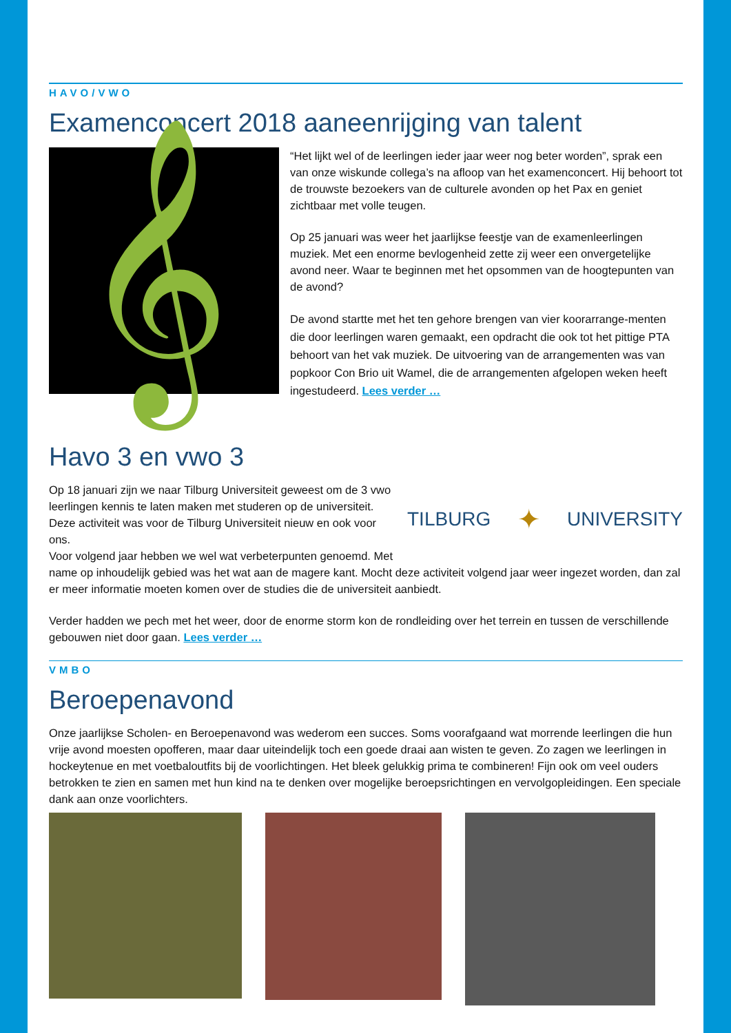HAVO/VWO
Examenconcert 2018 aaneenrijging van talent
𝄞
“Het lijkt wel of de leerlingen ieder jaar weer nog beter worden”, sprak een van onze wiskunde collega’s na afloop van het examenconcert. Hij behoort tot de trouwste bezoekers van de culturele avonden op het Pax en geniet zichtbaar met volle teugen.
Op 25 januari was weer het jaarlijkse feestje van de examenleerlingen muziek. Met een enorme bevlogenheid zette zij weer een onvergetelijke avond neer. Waar te beginnen met het opsommen van de hoogtepunten van de avond?
De avond startte met het ten gehore brengen van vier koorarrange-menten die door leerlingen waren gemaakt, een opdracht die ook tot het pittige PTA behoort van het vak muziek. De uitvoering van de arrangementen was van popkoor Con Brio uit Wamel, die de arrangementen afgelopen weken heeft ingestudeerd. Lees verder …
Havo 3 en vwo 3
TILBURG ✦ UNIVERSITY
Op 18 januari zijn we naar Tilburg Universiteit geweest om de 3 vwo leerlingen kennis te laten maken met studeren op de universiteit. Deze activiteit was voor de Tilburg Universiteit nieuw en ook voor ons.
Voor volgend jaar hebben we wel wat verbeterpunten genoemd. Met name op inhoudelijk gebied was het wat aan de magere kant. Mocht deze activiteit volgend jaar weer ingezet worden, dan zal er meer informatie moeten komen over de studies die de universiteit aanbiedt.
Verder hadden we pech met het weer, door de enorme storm kon de rondleiding over het terrein en tussen de verschillende gebouwen niet door gaan. Lees verder …
VMBO
Beroepenavond
Onze jaarlijkse Scholen- en Beroepenavond was wederom een succes. Soms voorafgaand wat morrende leerlingen die hun vrije avond moesten opofferen, maar daar uiteindelijk toch een goede draai aan wisten te geven. Zo zagen we leerlingen in hockeytenue en met voetbaloutfits bij de voorlichtingen. Het bleek gelukkig prima te combineren! Fijn ook om veel ouders betrokken te zien en samen met hun kind na te denken over mogelijke beroepsrichtingen en vervolgopleidingen. Een speciale dank aan onze voorlichters.